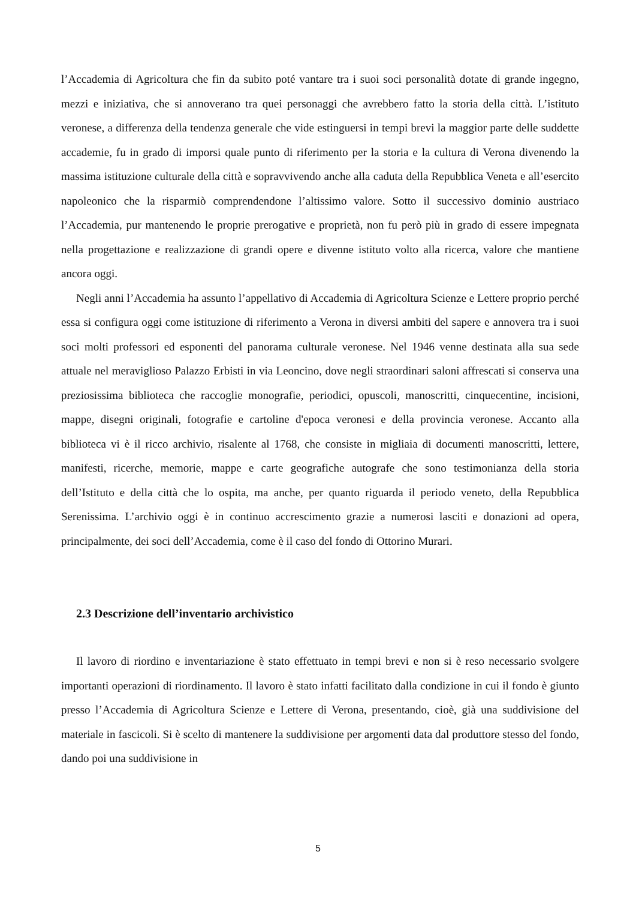l’Accademia di Agricoltura che fin da subito poté vantare tra i suoi soci personalità dotate di grande ingegno, mezzi e iniziativa, che si annoverano tra quei personaggi che avrebbero fatto la storia della città. L’istituto veronese, a differenza della tendenza generale che vide estinguersi in tempi brevi la maggior parte delle suddette accademie, fu in grado di imporsi quale punto di riferimento per la storia e la cultura di Verona divenendo la massima istituzione culturale della città e sopravvivendo anche alla caduta della Repubblica Veneta e all’esercito napoleonico che la risparmiò comprendendone l’altissimo valore. Sotto il successivo dominio austriaco l’Accademia, pur mantenendo le proprie prerogative e proprietà, non fu però più in grado di essere impegnata nella progettazione e realizzazione di grandi opere e divenne istituto volto alla ricerca, valore che mantiene ancora oggi.
Negli anni l’Accademia ha assunto l’appellativo di Accademia di Agricoltura Scienze e Lettere proprio perché essa si configura oggi come istituzione di riferimento a Verona in diversi ambiti del sapere e annovera tra i suoi soci molti professori ed esponenti del panorama culturale veronese. Nel 1946 venne destinata alla sua sede attuale nel meraviglioso Palazzo Erbisti in via Leoncino, dove negli straordinari saloni affrescati si conserva una preziosissima biblioteca che raccoglie monografie, periodici, opuscoli, manoscritti, cinquecentine, incisioni, mappe, disegni originali, fotografie e cartoline d'epoca veronesi e della provincia veronese. Accanto alla biblioteca vi è il ricco archivio, risalente al 1768, che consiste in migliaia di documenti manoscritti, lettere, manifesti, ricerche, memorie, mappe e carte geografiche autografe che sono testimonianza della storia dell’Istituto e della città che lo ospita, ma anche, per quanto riguarda il periodo veneto, della Repubblica Serenissima. L’archivio oggi è in continuo accrescimento grazie a numerosi lasciti e donazioni ad opera, principalmente, dei soci dell’Accademia, come è il caso del fondo di Ottorino Murari.
2.3 Descrizione dell’inventario archivistico
Il lavoro di riordino e inventariazione è stato effettuato in tempi brevi e non si è reso necessario svolgere importanti operazioni di riordinamento. Il lavoro è stato infatti facilitato dalla condizione in cui il fondo è giunto presso l’Accademia di Agricoltura Scienze e Lettere di Verona, presentando, cioè, già una suddivisione del materiale in fascicoli. Si è scelto di mantenere la suddivisione per argomenti data dal produttore stesso del fondo, dando poi una suddivisione in
5